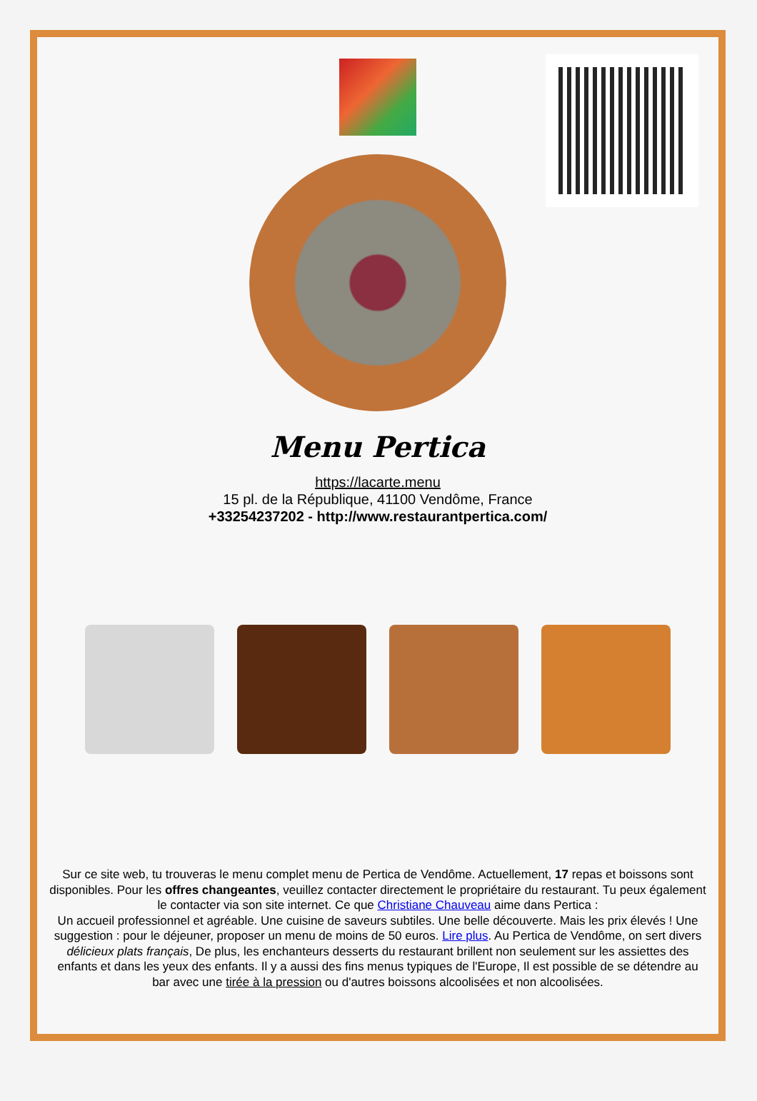Menu Pertica
https://lacarte.menu
15 pl. de la République, 41100 Vendôme, France
+33254237202 - http://www.restaurantpertica.com/
Sur ce site web, tu trouveras le menu complet menu de Pertica de Vendôme. Actuellement, 17 repas et boissons sont disponibles. Pour les offres changeantes, veuillez contacter directement le propriétaire du restaurant. Tu peux également le contacter via son site internet. Ce que Christiane Chauveau aime dans Pertica :
Un accueil professionnel et agréable. Une cuisine de saveurs subtiles. Une belle découverte. Mais les prix élevés ! Une suggestion : pour le déjeuner, proposer un menu de moins de 50 euros. Lire plus. Au Pertica de Vendôme, on sert divers délicieux plats français, De plus, les enchanteurs desserts du restaurant brillent non seulement sur les assiettes des enfants et dans les yeux des enfants. Il y a aussi des fins menus typiques de l'Europe, Il est possible de se détendre au bar avec une tirée à la pression ou d'autres boissons alcoolisées et non alcoolisées.